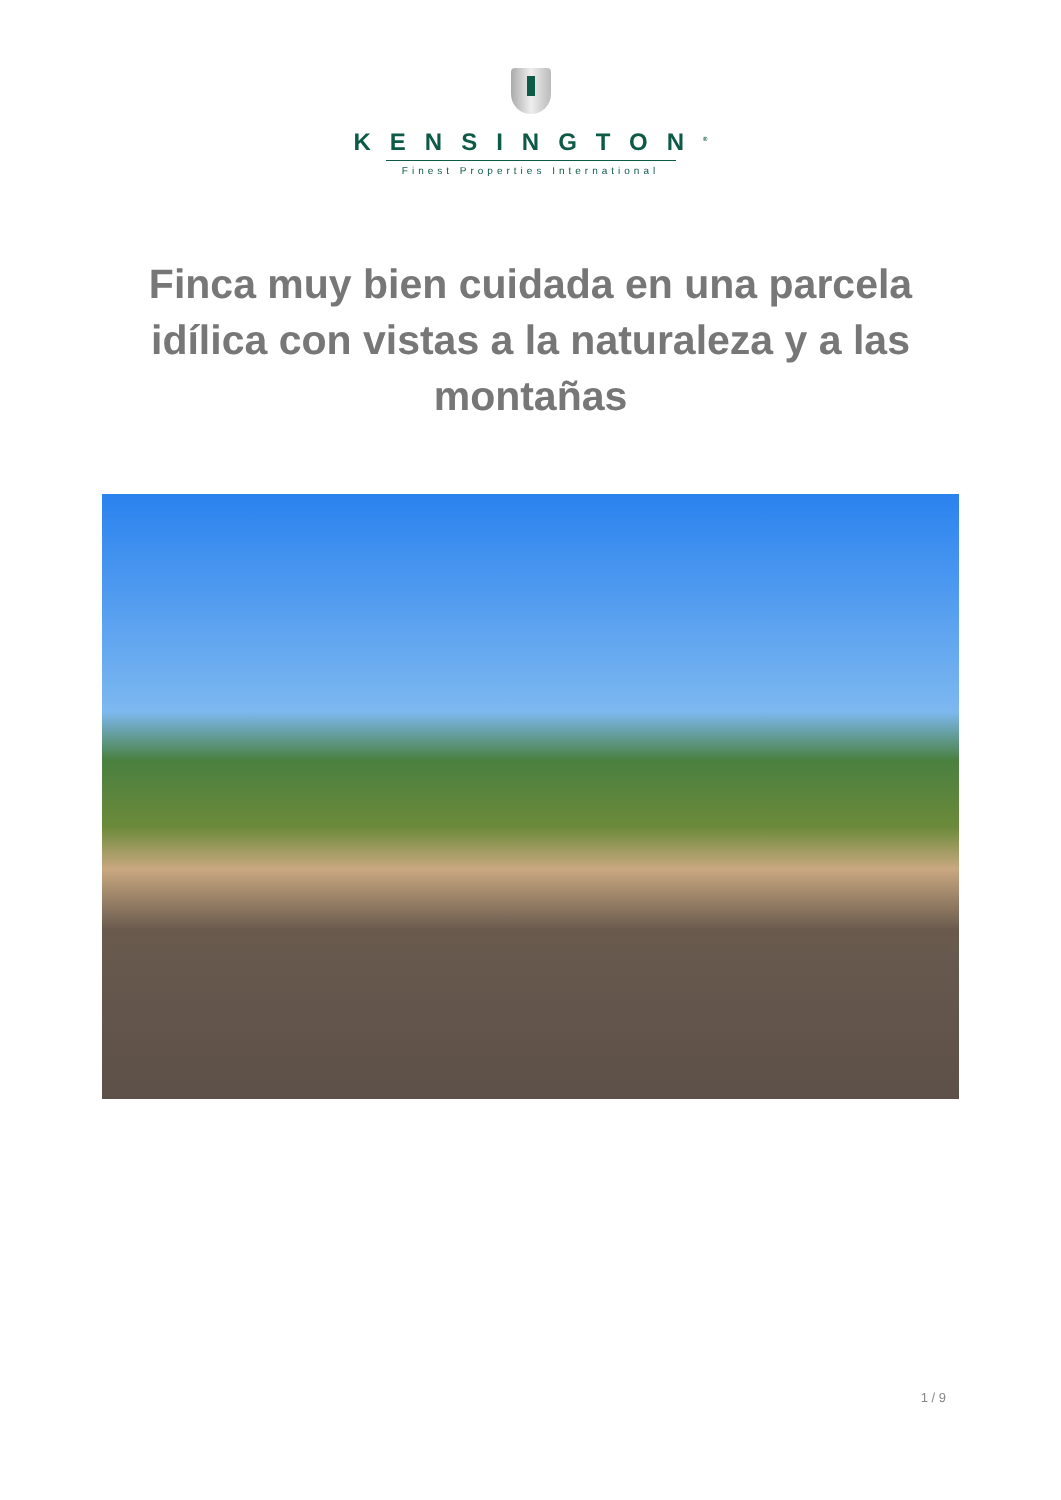KENSINGTON<sup>®</sup>
Finest Properties International
Finca muy bien cuidada en una parcela idílica con vistas a la naturaleza y a las montañas
1 / 9